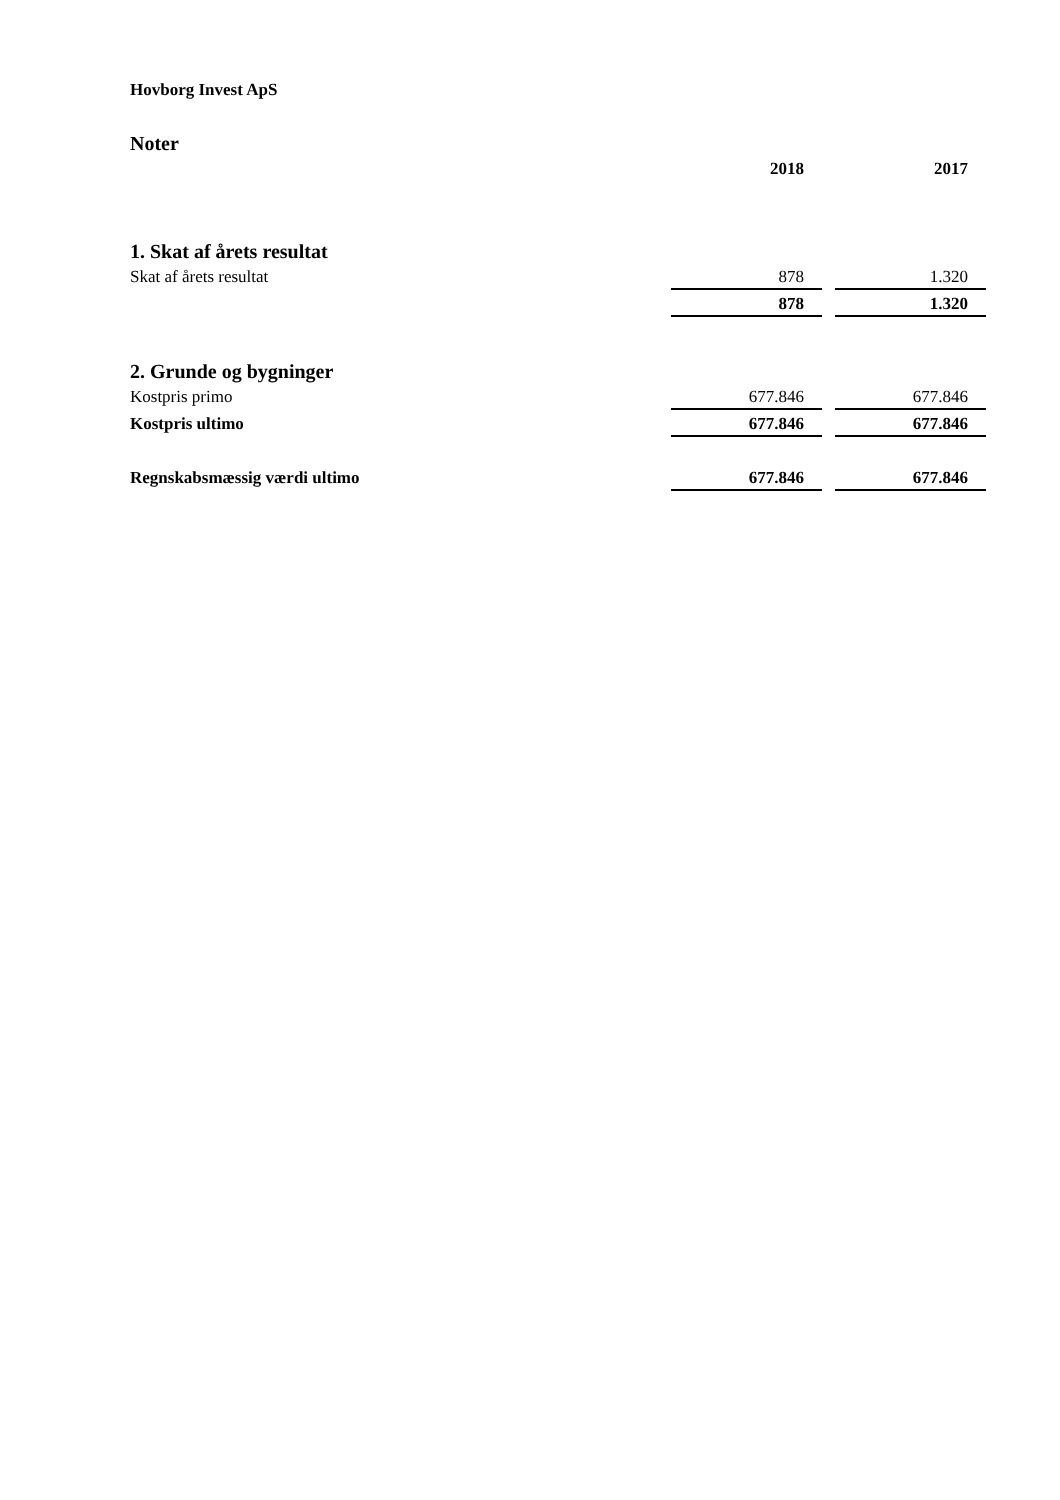Hovborg Invest ApS
Noter
| | 2018 | 2017 |
| --- | --- | --- |
| 1. Skat af årets resultat | | |
| Skat af årets resultat | 878 | 1.320 |
| | 878 | 1.320 |
| 2. Grunde og bygninger | | |
| Kostpris primo | 677.846 | 677.846 |
| Kostpris ultimo | 677.846 | 677.846 |
| Regnskabsmæssig værdi ultimo | 677.846 | 677.846 |